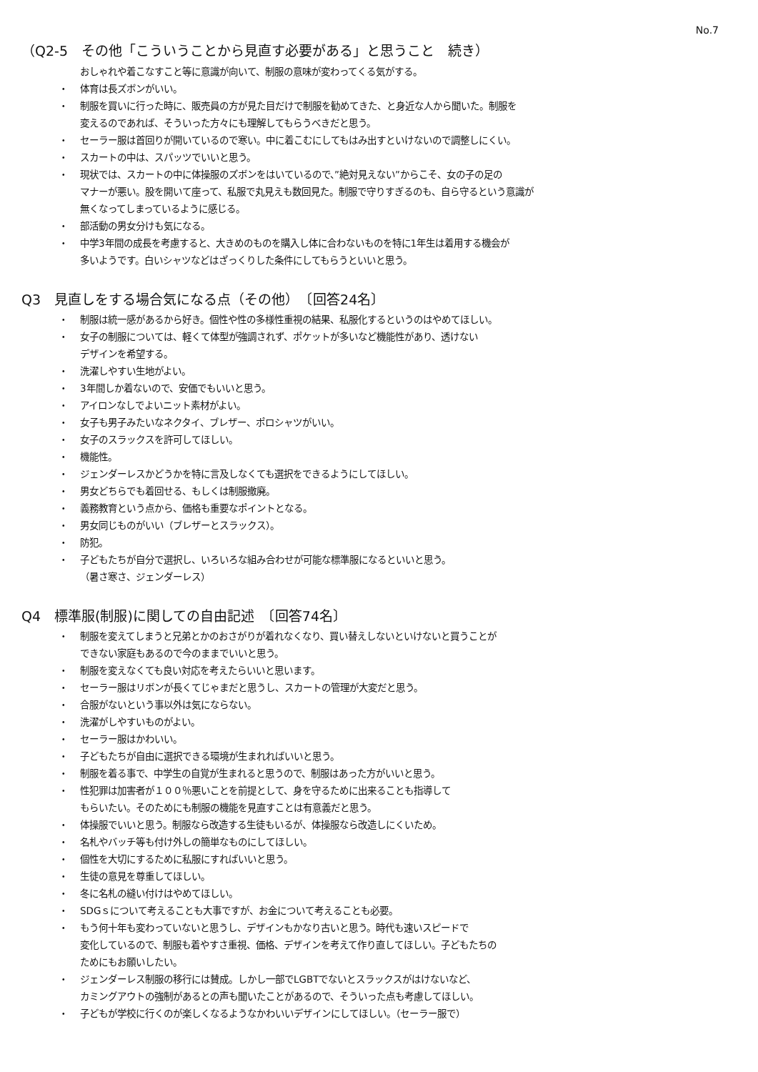No.7
（Q2-5　その他「こういうことから見直す必要がある」と思うこと　続き）
おしゃれや着こなすこと等に意識が向いて、制服の意味が変わってくる気がする。
・ 体育は長ズボンがいい。
・ 制服を買いに行った時に、販売員の方が見た目だけで制服を勧めてきた、と身近な人から聞いた。制服を
変えるのであれば、そういった方々にも理解してもらうべきだと思う。
・ セーラー服は首回りが開いているので寒い。中に着こむにしてもはみ出すといけないので調整しにくい。
・ スカートの中は、スパッツでいいと思う。
・ 現状では、スカートの中に体操服のズボンをはいているので、”絶対見えない”からこそ、女の子の足の
マナーが悪い。股を開いて座って、私服で丸見えも数回見た。制服で守りすぎるのも、自ら守るという意識が
無くなってしまっているように感じる。
・ 部活動の男女分けも気になる。
・ 中学3年間の成長を考慮すると、大きめのものを購入し体に合わないものを特に1年生は着用する機会が
多いようです。白いシャツなどはざっくりした条件にしてもらうといいと思う。
Q3　見直しをする場合気になる点（その他）　〔回答24名〕
・ 制服は統一感があるから好き。個性や性の多様性重視の結果、私服化するというのはやめてほしい。
・ 女子の制服については、軽くて体型が強調されず、ポケットが多いなど機能性があり、透けない
デザインを希望する。
・ 洗濯しやすい生地がよい。
・ 3年間しか着ないので、安価でもいいと思う。
・ アイロンなしでよいニット素材がよい。
・ 女子も男子みたいなネクタイ、ブレザー、ポロシャツがいい。
・ 女子のスラックスを許可してほしい。
・ 機能性。
・ ジェンダーレスかどうかを特に言及しなくても選択をできるようにしてほしい。
・ 男女どちらでも着回せる、もしくは制服撤廃。
・ 義務教育という点から、価格も重要なポイントとなる。
・ 男女同じものがいい（ブレザーとスラックス）。
・ 防犯。
・ 子どもたちが自分で選択し、いろいろな組み合わせが可能な標準服になるといいと思う。
（暑さ寒さ、ジェンダーレス）
Q4　標準服(制服)に関しての自由記述　〔回答74名〕
・ 制服を変えてしまうと兄弟とかのおさがりが着れなくなり、買い替えしないといけないと買うことが
できない家庭もあるので今のままでいいと思う。
・ 制服を変えなくても良い対応を考えたらいいと思います。
・ セーラー服はリボンが長くてじゃまだと思うし、スカートの管理が大変だと思う。
・ 合服がないという事以外は気にならない。
・ 洗濯がしやすいものがよい。
・ セーラー服はかわいい。
・ 子どもたちが自由に選択できる環境が生まれればいいと思う。
・ 制服を着る事で、中学生の自覚が生まれると思うので、制服はあった方がいいと思う。
・ 性犯罪は加害者が１００％悪いことを前提として、身を守るために出来ることも指導して
もらいたい。そのためにも制服の機能を見直すことは有意義だと思う。
・ 体操服でいいと思う。制服なら改造する生徒もいるが、体操服なら改造しにくいため。
・ 名札やバッチ等も付け外しの簡単なものにしてほしい。
・ 個性を大切にするために私服にすればいいと思う。
・ 生徒の意見を尊重してほしい。
・ 冬に名札の縫い付けはやめてほしい。
・ SDGｓについて考えることも大事ですが、お金について考えることも必要。
・ もう何十年も変わっていないと思うし、デザインもかなり古いと思う。時代も速いスピードで
変化しているので、制服も着やすさ重視、価格、デザインを考えて作り直してほしい。子どもたちの
ためにもお願いしたい。
・ ジェンダーレス制服の移行には賛成。しかし一部でLGBTでないとスラックスがはけないなど、
カミングアウトの強制があるとの声も聞いたことがあるので、そういった点も考慮してほしい。
・ 子どもが学校に行くのが楽しくなるようなかわいいデザインにしてほしい。（セーラー服で）